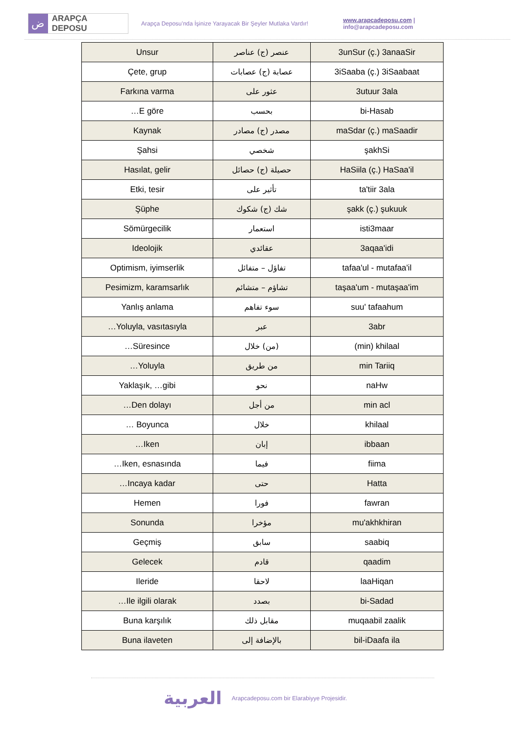ض
ARAPÇA DEPOSU
Arapça Deposu’nda İşinize Yarayacak Bir Şeyler Mutlaka Vardır!
www.arapcadeposu.com | info@arapcadeposu.com
| Unsur | عنصر (ج) عناصر | 3unSur (ç.) 3anaaSir |
| Çete, grup | عصابة (ج) عصابات | 3iSaaba (ç.) 3iSaabaat |
| Farkına varma | عثور على | 3utuur 3ala |
| …E göre | بحسب | bi-Hasab |
| Kaynak | مصدر (ج) مصادر | maSdar (ç.) maSaadir |
| Şahsi | شخصي | şakhSi |
| Hasılat, gelir | حصيلة (ج) حصائل | HaSiila (ç.) HaSaa'il |
| Etki, tesir | تأثير على | ta'tiir 3ala |
| Şüphe | شك (ج) شكوك | şakk (ç.) şukuuk |
| Sömürgecilik | استعمار | isti3maar |
| Ideolojik | عقائدي | 3aqaa'idi |
| Optimism, iyimserlik | تفاؤل – متفائل | tafaa'ul - mutafaa'il |
| Pesimizm, karamsarlık | تشاؤم – متشائم | taşaa'um - mutaşaa'im |
| Yanlış anlama | سوء تفاهم | suu' tafaahum |
| …Yoluyla, vasıtasıyla | عبر | 3abr |
| …Süresince | (من) خلال | (min) khilaal |
| …Yoluyla | من طريق | min Tariiq |
| Yaklaşık, …gibi | نحو | naHw |
| …Den dolayı | من أجل | min acl |
| … Boyunca | خلال | khilaal |
| …Iken | إبان | ibbaan |
| …Iken, esnasında | فيما | fiima |
| …Incaya kadar | حتى | Hatta |
| Hemen | فورا | fawran |
| Sonunda | مؤخرا | mu'akhkhiran |
| Geçmiş | سابق | saabiq |
| Gelecek | قادم | qaadim |
| Ileride | لاحقا | laaHiqan |
| …Ile ilgili olarak | بصدد | bi-Sadad |
| Buna karşılık | مقابل ذلك | muqaabil zaalik |
| Buna ilaveten | بالإضافة إلى | bil-iDaafa ila |
العربية Arapcadeposu.com bir Elarabiyye Projesidir.